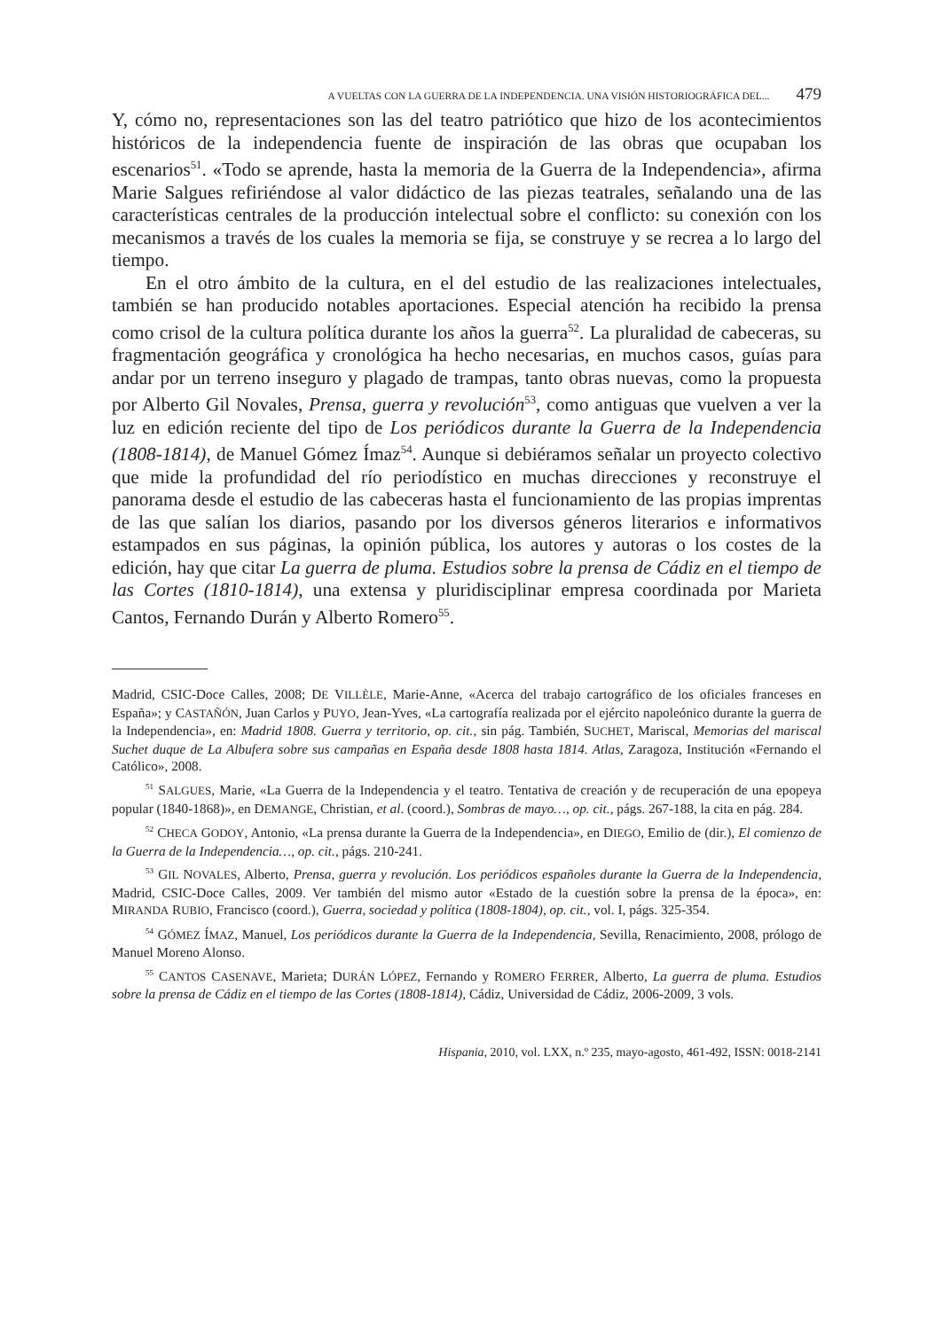A VUELTAS CON LA GUERRA DE LA INDEPENDENCIA. UNA VISIÓN HISTORIOGRÁFICA DEL... 479
Y, cómo no, representaciones son las del teatro patriótico que hizo de los acontecimientos históricos de la independencia fuente de inspiración de las obras que ocupaban los escenarios<sup>51</sup>. «Todo se aprende, hasta la memoria de la Guerra de la Independencia», afirma Marie Salgues refiriéndose al valor didáctico de las piezas teatrales, señalando una de las características centrales de la producción intelectual sobre el conflicto: su conexión con los mecanismos a través de los cuales la memoria se fija, se construye y se recrea a lo largo del tiempo.
En el otro ámbito de la cultura, en el del estudio de las realizaciones intelectuales, también se han producido notables aportaciones. Especial atención ha recibido la prensa como crisol de la cultura política durante los años la guerra<sup>52</sup>. La pluralidad de cabeceras, su fragmentación geográfica y cronológica ha hecho necesarias, en muchos casos, guías para andar por un terreno inseguro y plagado de trampas, tanto obras nuevas, como la propuesta por Alberto Gil Novales, Prensa, guerra y revolución<sup>53</sup>, como antiguas que vuelven a ver la luz en edición reciente del tipo de Los periódicos durante la Guerra de la Independencia (1808-1814), de Manuel Gómez Ímaz<sup>54</sup>. Aunque si debiéramos señalar un proyecto colectivo que mide la profundidad del río periodístico en muchas direcciones y reconstruye el panorama desde el estudio de las cabeceras hasta el funcionamiento de las propias imprentas de las que salían los diarios, pasando por los diversos géneros literarios e informativos estampados en sus páginas, la opinión pública, los autores y autoras o los costes de la edición, hay que citar La guerra de pluma. Estudios sobre la prensa de Cádiz en el tiempo de las Cortes (1810-1814), una extensa y pluridisciplinar empresa coordinada por Marieta Cantos, Fernando Durán y Alberto Romero<sup>55</sup>.
Madrid, CSIC-Doce Calles, 2008; DE VILLÈLE, Marie-Anne, «Acerca del trabajo cartográfico de los oficiales franceses en España»; y CASTAÑÓN, Juan Carlos y PUYO, Jean-Yves, «La cartografía realizada por el ejército napoleónico durante la guerra de la Independencia», en: Madrid 1808. Guerra y territorio, op. cit., sin pág. También, SUCHET, Mariscal, Memorias del mariscal Suchet duque de La Albufera sobre sus campañas en España desde 1808 hasta 1814. Atlas, Zaragoza, Institución «Fernando el Católico», 2008.
<sup>51</sup> SALGUES, Marie, «La Guerra de la Independencia y el teatro. Tentativa de creación y de recuperación de una epopeya popular (1840-1868)», en DEMANGE, Christian, et al. (coord.), Sombras de mayo…, op. cit., págs. 267-188, la cita en pág. 284.
<sup>52</sup> CHECA GODOY, Antonio, «La prensa durante la Guerra de la Independencia», en DIEGO, Emilio de (dir.), El comienzo de la Guerra de la Independencia…, op. cit., págs. 210-241.
<sup>53</sup> GIL NOVALES, Alberto, Prensa, guerra y revolución. Los periódicos españoles durante la Guerra de la Independencia, Madrid, CSIC-Doce Calles, 2009. Ver también del mismo autor «Estado de la cuestión sobre la prensa de la época», en: MIRANDA RUBIO, Francisco (coord.), Guerra, sociedad y política (1808-1804), op. cit., vol. I, págs. 325-354.
<sup>54</sup> GÓMEZ ÍMAZ, Manuel, Los periódicos durante la Guerra de la Independencia, Sevilla, Renacimiento, 2008, prólogo de Manuel Moreno Alonso.
<sup>55</sup> CANTOS CASENAVE, Marieta; DURÁN LÓPEZ, Fernando y ROMERO FERRER, Alberto, La guerra de pluma. Estudios sobre la prensa de Cádiz en el tiempo de las Cortes (1808-1814), Cádiz, Universidad de Cádiz, 2006-2009, 3 vols.
Hispania, 2010, vol. LXX, n.º 235, mayo-agosto, 461-492, ISSN: 0018-2141